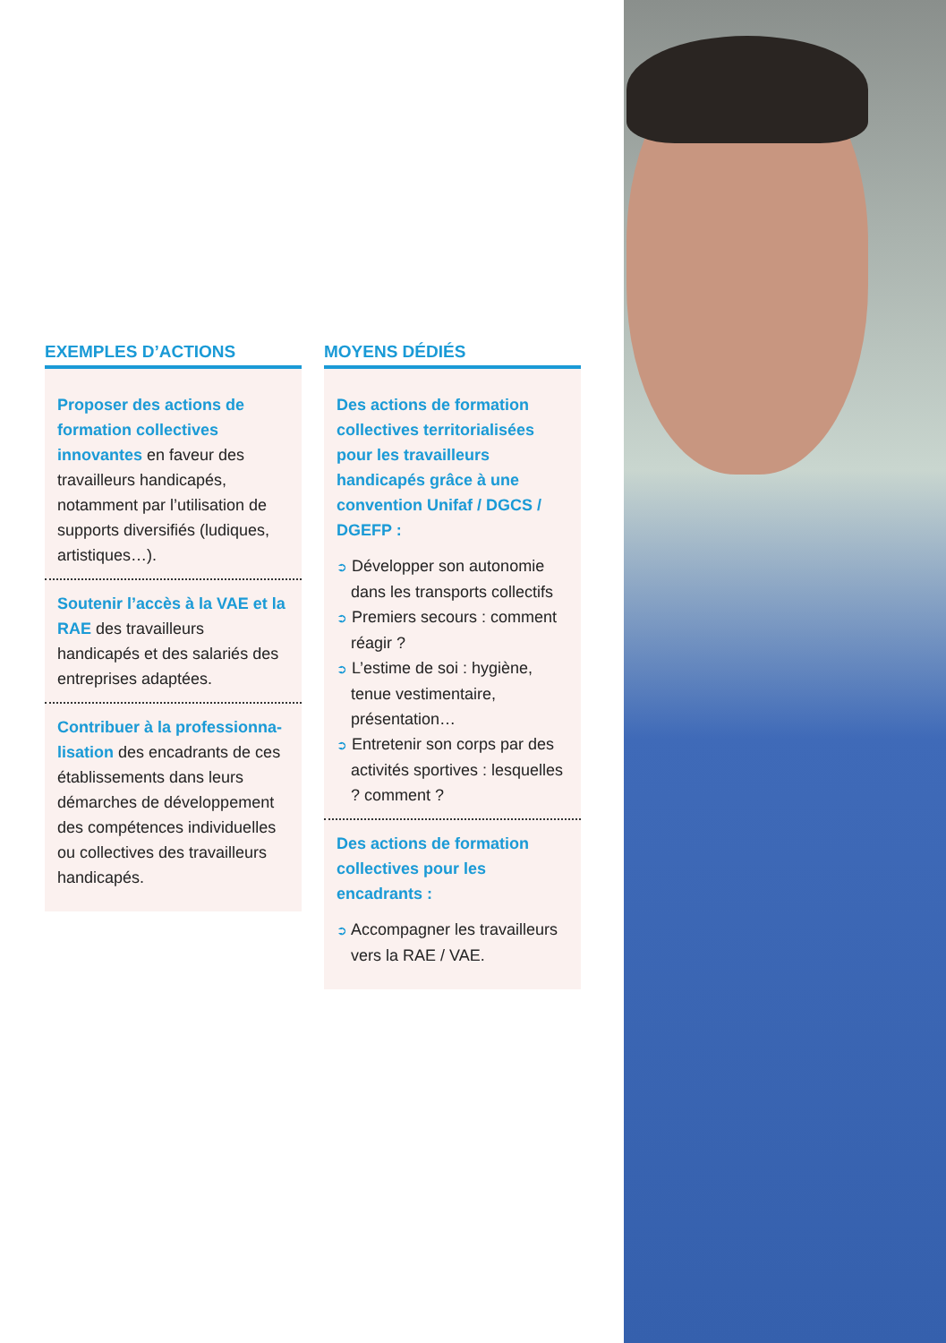EXEMPLES D’ACTIONS
Proposer des actions de formation collectives innovantes en faveur des travailleurs handicapés, notamment par l’utilisation de supports diversifiés (ludiques, artistiques…).
Soutenir l’accès à la VAE et la RAE des travailleurs handicapés et des salariés des entreprises adaptées.
Contribuer à la professionna-lisation des encadrants de ces établissements dans leurs démarches de développement des compétences individuelles ou collectives des travailleurs handicapés.
MOYENS DÉDIÉS
Des actions de formation collectives territorialisées pour les travailleurs handicapés grâce à une convention Unifaf / DGCS / DGEFP :
➲ Développer son autonomie dans les transports collectifs
➲ Premiers secours : comment réagir ?
➲ L’estime de soi : hygiène, tenue vestimentaire, présentation…
➲ Entretenir son corps par des activités sportives : lesquelles ? comment ?
Des actions de formation collectives pour les encadrants :
➲ Accompagner les travailleurs vers la RAE / VAE.